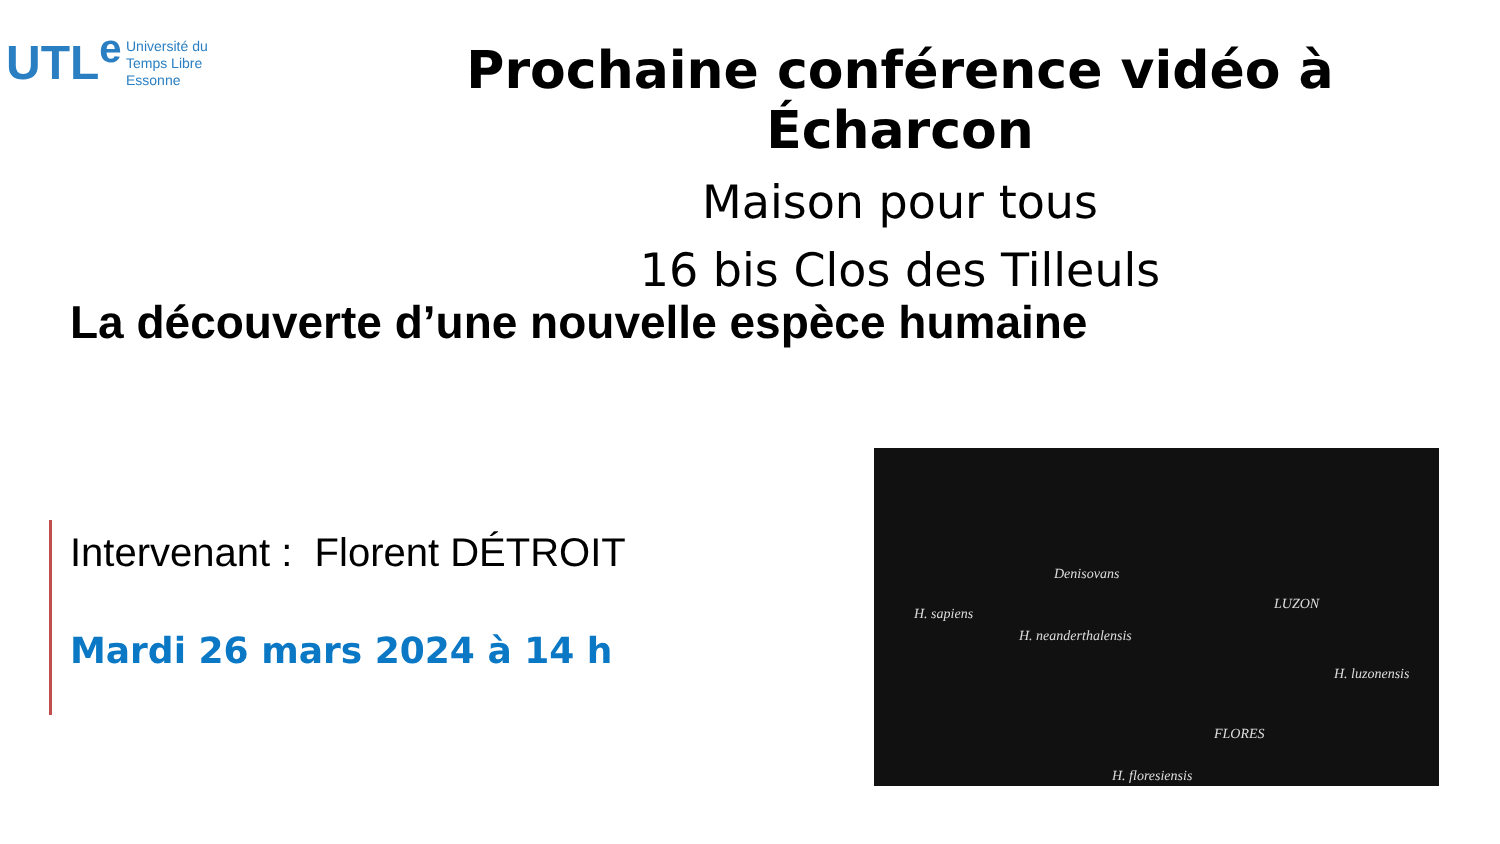UTL<sup>e</sup>
Université du
Temps Libre
Essonne
Prochaine conférence vidéo à Écharcon
Maison pour tous
16 bis Clos des Tilleuls
La découverte d’une nouvelle espèce humaine
Intervenant : Florent DÉTROIT
Mardi 26 mars 2024 à 14 h
Denisovans
H. sapiens
LUZON
H. neanderthalensis
H. luzonensis
FLORES
H. floresiensis